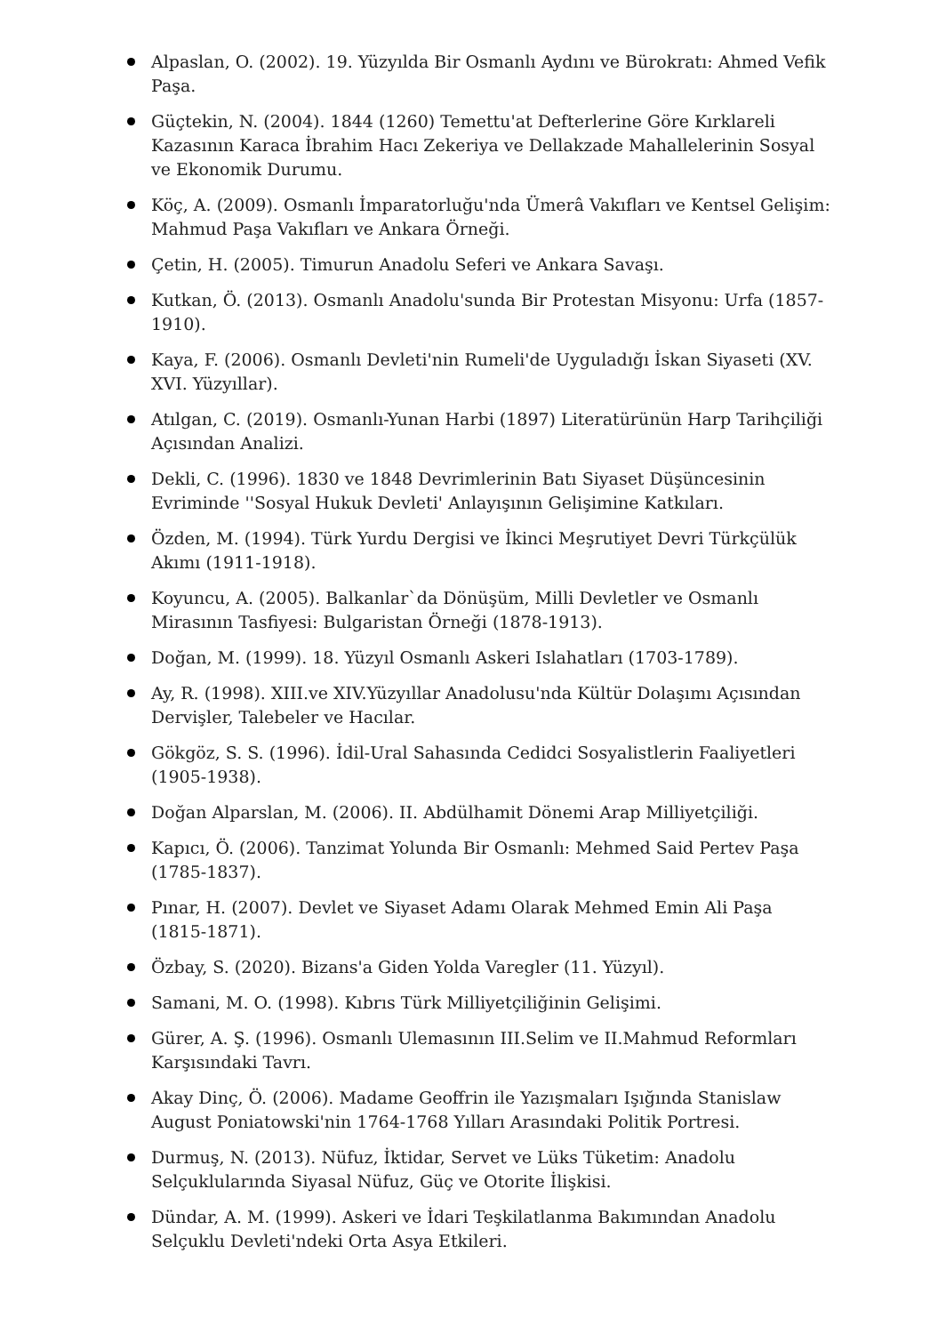Alpaslan, O. (2002). 19. Yüzyılda Bir Osmanlı Aydını ve Bürokratı: Ahmed Vefik Paşa.
Güçtekin, N. (2004). 1844 (1260) Temettu'at Defterlerine Göre Kırklareli Kazasının Karaca İbrahim Hacı Zekeriya ve Dellakzade Mahallelerinin Sosyal ve Ekonomik Durumu.
Köç, A. (2009). Osmanlı İmparatorluğu'nda Ümerâ Vakıfları ve Kentsel Gelişim: Mahmud Paşa Vakıfları ve Ankara Örneği.
Çetin, H. (2005). Timurun Anadolu Seferi ve Ankara Savaşı.
Kutkan, Ö. (2013). Osmanlı Anadolu'sunda Bir Protestan Misyonu: Urfa (1857-1910).
Kaya, F. (2006). Osmanlı Devleti'nin Rumeli'de Uyguladığı İskan Siyaseti (XV. XVI. Yüzyıllar).
Atılgan, C. (2019). Osmanlı-Yunan Harbi (1897) Literatürünün Harp Tarihçiliği Açısından Analizi.
Dekli, C. (1996). 1830 ve 1848 Devrimlerinin Batı Siyaset Düşüncesinin Evriminde ''Sosyal Hukuk Devleti' Anlayışının Gelişimine Katkıları.
Özden, M. (1994). Türk Yurdu Dergisi ve İkinci Meşrutiyet Devri Türkçülük Akımı (1911-1918).
Koyuncu, A. (2005). Balkanlar`da Dönüşüm, Milli Devletler ve Osmanlı Mirasının Tasfiyesi: Bulgaristan Örneği (1878-1913).
Doğan, M. (1999). 18. Yüzyıl Osmanlı Askeri Islahatları (1703-1789).
Ay, R. (1998). XIII.ve XIV.Yüzyıllar Anadolusu'nda Kültür Dolaşımı Açısından Dervişler, Talebeler ve Hacılar.
Gökgöz, S. S. (1996). İdil-Ural Sahasında Cedidci Sosyalistlerin Faaliyetleri (1905-1938).
Doğan Alparslan, M. (2006). II. Abdülhamit Dönemi Arap Milliyetçiliği.
Kapıcı, Ö. (2006). Tanzimat Yolunda Bir Osmanlı: Mehmed Said Pertev Paşa (1785-1837).
Pınar, H. (2007). Devlet ve Siyaset Adamı Olarak Mehmed Emin Ali Paşa (1815-1871).
Özbay, S. (2020). Bizans'a Giden Yolda Varegler (11. Yüzyıl).
Samani, M. O. (1998). Kıbrıs Türk Milliyetçiliğinin Gelişimi.
Gürer, A. Ş. (1996). Osmanlı Ulemasının III.Selim ve II.Mahmud Reformları Karşısındaki Tavrı.
Akay Dinç, Ö. (2006). Madame Geoffrin ile Yazışmaları Işığında Stanislaw August Poniatowski'nin 1764-1768 Yılları Arasındaki Politik Portresi.
Durmuş, N. (2013). Nüfuz, İktidar, Servet ve Lüks Tüketim: Anadolu Selçuklularında Siyasal Nüfuz, Güç ve Otorite İlişkisi.
Dündar, A. M. (1999). Askeri ve İdari Teşkilatlanma Bakımından Anadolu Selçuklu Devleti'ndeki Orta Asya Etkileri.